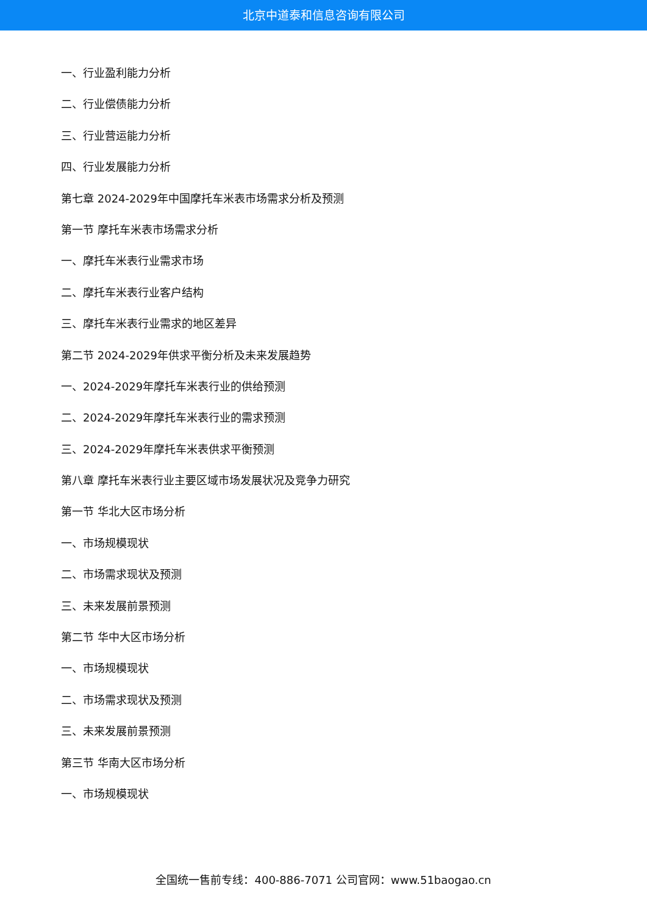北京中道泰和信息咨询有限公司
一、行业盈利能力分析
二、行业偿债能力分析
三、行业营运能力分析
四、行业发展能力分析
第七章 2024-2029年中国摩托车米表市场需求分析及预测
第一节 摩托车米表市场需求分析
一、摩托车米表行业需求市场
二、摩托车米表行业客户结构
三、摩托车米表行业需求的地区差异
第二节 2024-2029年供求平衡分析及未来发展趋势
一、2024-2029年摩托车米表行业的供给预测
二、2024-2029年摩托车米表行业的需求预测
三、2024-2029年摩托车米表供求平衡预测
第八章 摩托车米表行业主要区域市场发展状况及竞争力研究
第一节 华北大区市场分析
一、市场规模现状
二、市场需求现状及预测
三、未来发展前景预测
第二节 华中大区市场分析
一、市场规模现状
二、市场需求现状及预测
三、未来发展前景预测
第三节 华南大区市场分析
一、市场规模现状
全国统一售前专线：400-886-7071 公司官网：www.51baogao.cn